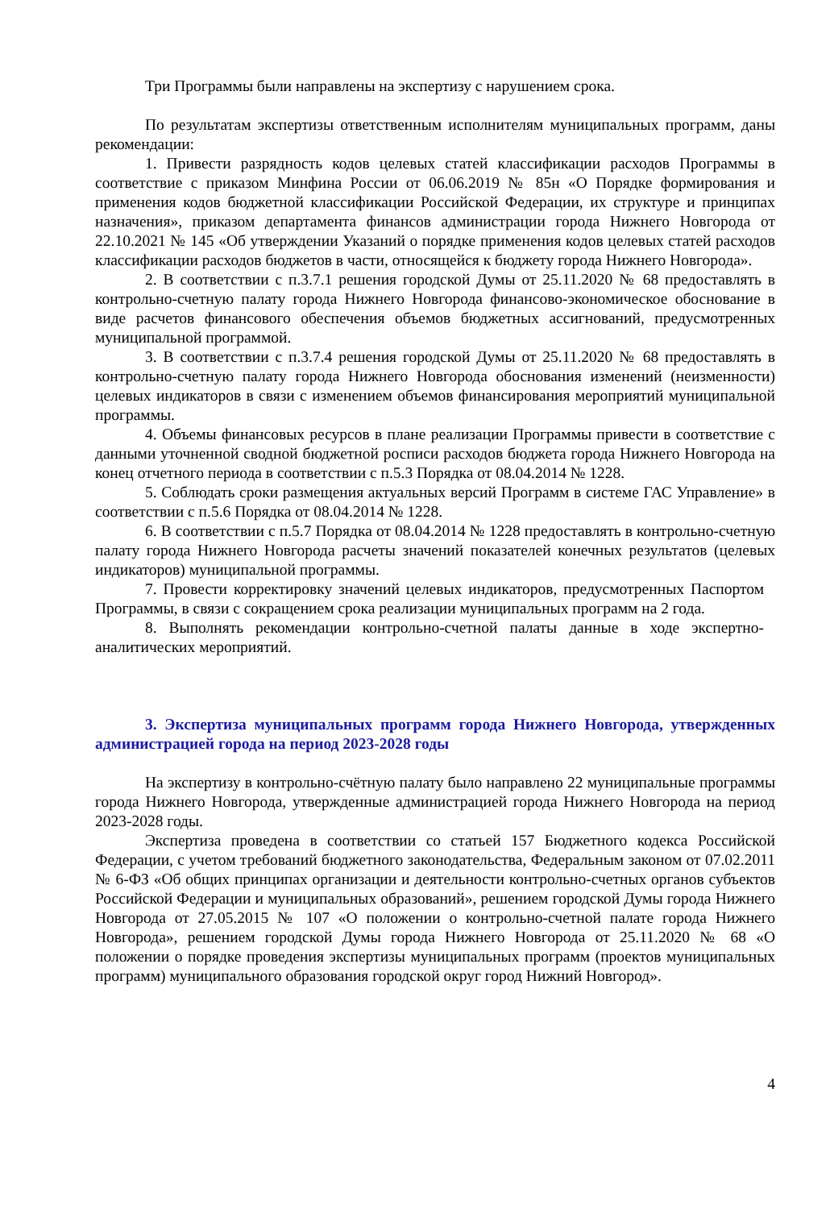Три Программы были направлены на экспертизу с нарушением срока.
По результатам экспертизы ответственным исполнителям муниципальных программ, даны рекомендации:
1. Привести разрядность кодов целевых статей классификации расходов Программы в соответствие с приказом Минфина России от 06.06.2019 № 85н «О Порядке формирования и применения кодов бюджетной классификации Российской Федерации, их структуре и принципах назначения», приказом департамента финансов администрации города Нижнего Новгорода от 22.10.2021 № 145 «Об утверждении Указаний о порядке применения кодов целевых статей расходов классификации расходов бюджетов в части, относящейся к бюджету города Нижнего Новгорода».
2. В соответствии с п.3.7.1 решения городской Думы от 25.11.2020 № 68 предоставлять в контрольно-счетную палату города Нижнего Новгорода финансово-экономическое обоснование в виде расчетов финансового обеспечения объемов бюджетных ассигнований, предусмотренных муниципальной программой.
3. В соответствии с п.3.7.4 решения городской Думы от 25.11.2020 № 68 предоставлять в контрольно-счетную палату города Нижнего Новгорода обоснования изменений (неизменности) целевых индикаторов в связи с изменением объемов финансирования мероприятий муниципальной программы.
4. Объемы финансовых ресурсов в плане реализации Программы привести в соответствие с данными уточненной сводной бюджетной росписи расходов бюджета города Нижнего Новгорода на конец отчетного периода в соответствии с п.5.3 Порядка от 08.04.2014 № 1228.
5. Соблюдать сроки размещения актуальных версий Программ в системе ГАС Управление» в соответствии с п.5.6 Порядка от 08.04.2014 № 1228.
6. В соответствии с п.5.7 Порядка от 08.04.2014 № 1228 предоставлять в контрольно-счетную палату города Нижнего Новгорода расчеты значений показателей конечных результатов (целевых индикаторов) муниципальной программы.
7. Провести корректировку значений целевых индикаторов, предусмотренных Паспортом Программы, в связи с сокращением срока реализации муниципальных программ на 2 года.
8. Выполнять рекомендации контрольно-счетной палаты данные в ходе экспертно-аналитических мероприятий.
3. Экспертиза муниципальных программ города Нижнего Новгорода, утвержденных администрацией города на период 2023-2028 годы
На экспертизу в контрольно-счётную палату было направлено 22 муниципальные программы города Нижнего Новгорода, утвержденные администрацией города Нижнего Новгорода на период 2023-2028 годы.
Экспертиза проведена в соответствии со статьей 157 Бюджетного кодекса Российской Федерации, с учетом требований бюджетного законодательства, Федеральным законом от 07.02.2011 № 6-ФЗ «Об общих принципах организации и деятельности контрольно-счетных органов субъектов Российской Федерации и муниципальных образований», решением городской Думы города Нижнего Новгорода от 27.05.2015 № 107 «О положении о контрольно-счетной палате города Нижнего Новгорода», решением городской Думы города Нижнего Новгорода от 25.11.2020 № 68 «О положении о порядке проведения экспертизы муниципальных программ (проектов муниципальных программ) муниципального образования городской округ город Нижний Новгород».
4